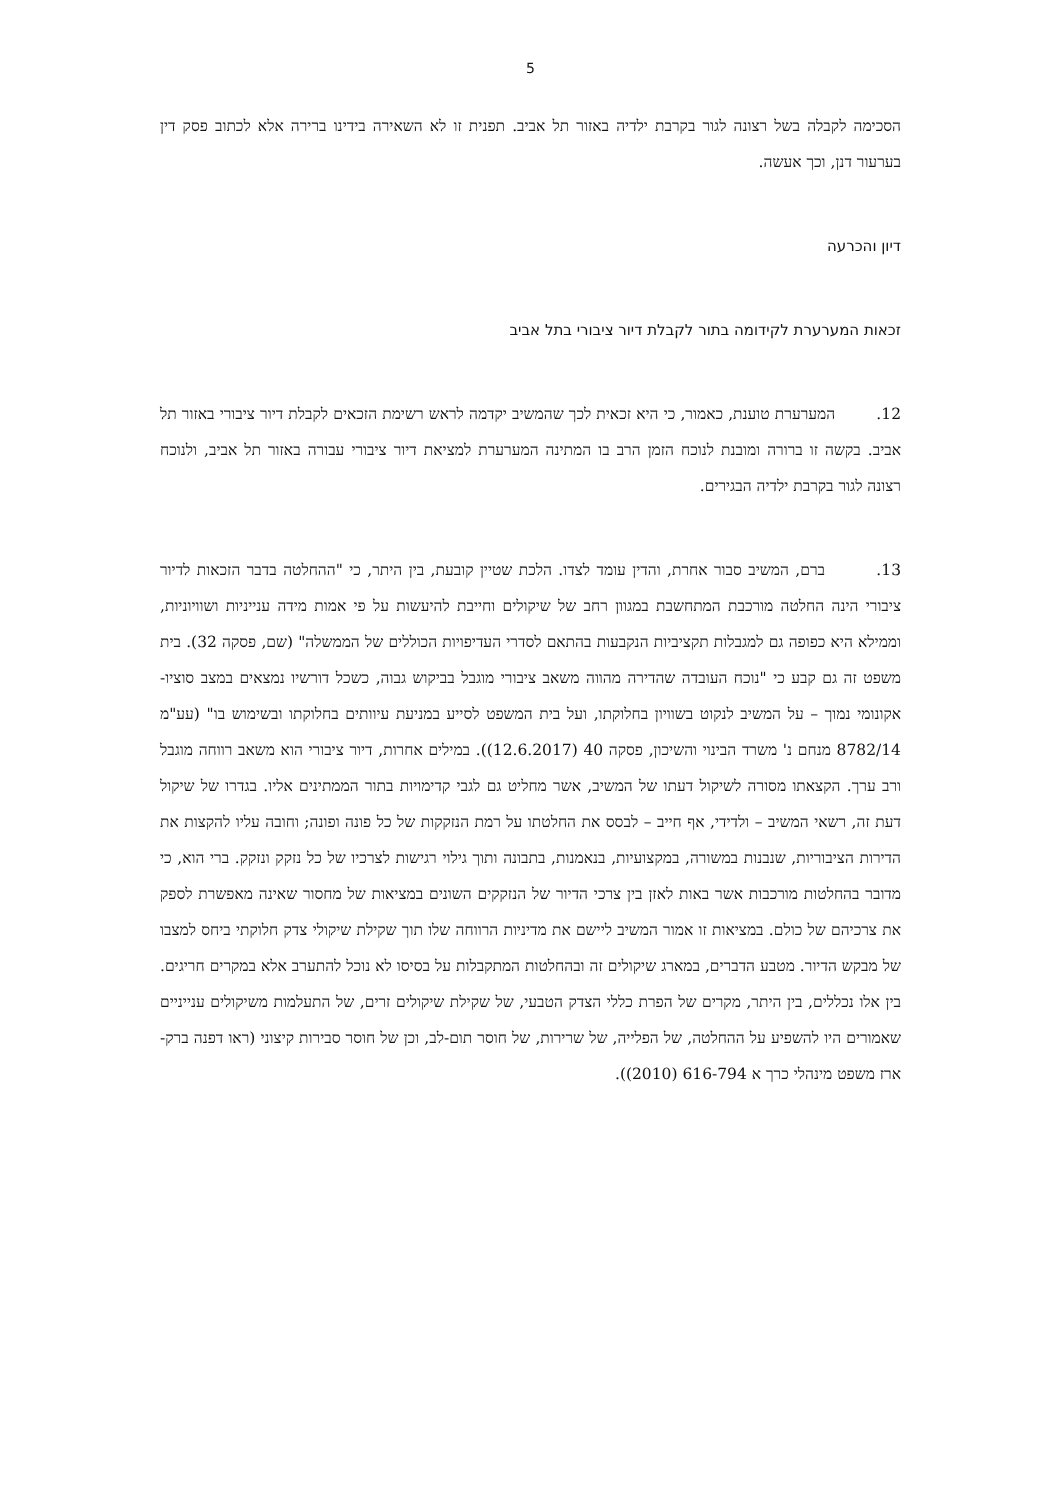5
הסכימה לקבלה בשל רצונה לגור בקרבת ילדיה באזור תל אביב. תפנית זו לא השאירה בידינו ברירה אלא לכתוב פסק דין בערעור דנן, וכך אעשה.
דיון והכרעה
זכאות המערערת לקידומה בתור לקבלת דיור ציבורי בתל אביב
12. המערערת טוענת, כאמור, כי היא זכאית לכך שהמשיב יקדמה לראש רשימת הזכאים לקבלת דיור ציבורי באזור תל אביב. בקשה זו ברורה ומובנת לנוכח הזמן הרב בו המתינה המערערת למציאת דיור ציבורי עבורה באזור תל אביב, ולנוכח רצונה לגור בקרבת ילדיה הבגירים.
13. ברם, המשיב סבור אחרת, והדין עומד לצדו. הלכת שטיין קובעת, בין היתר, כי "ההחלטה בדבר הזכאות לדיור ציבורי הינה החלטה מורכבת המתחשבת במגוון רחב של שיקולים וחייבת להיעשות על פי אמות מידה ענייניות ושוויוניות, וממילא היא כפופה גם למגבלות תקציביות הנקבעות בהתאם לסדרי העדיפויות הכוללים של הממשלה" (שם, פסקה 32). בית משפט זה גם קבע כי "נוכח העובדה שהדירה מהווה משאב ציבורי מוגבל בביקוש גבוה, כשכל דורשיו נמצאים במצב סוציו-אקונומי נמוך – על המשיב לנקוט בשוויון בחלוקתו, ועל בית המשפט לסייע במניעת עיוותים בחלוקתו ובשימוש בו" (עע"מ 8782/14 מנחם נ' משרד הבינוי והשיכון, פסקה 40 (12.6.2017)). במילים אחרות, דיור ציבורי הוא משאב רווחה מוגבל ורב ערך. הקצאתו מסורה לשיקול דעתו של המשיב, אשר מחליט גם לגבי קדימויות בתור הממתינים אליו. בגדרו של שיקול דעת זה, רשאי המשיב – ולדידי, אף חייב – לבסס את החלטתו על רמת הנזקקות של כל פונה ופונה; וחובה עליו להקצות את הדירות הציבוריות, שנבנות במשורה, במקצועיות, בנאמנות, בתבונה ותוך גילוי רגישות לצרכיו של כל נזקק ונזקק. ברי הוא, כי מדובר בהחלטות מורכבות אשר באות לאזן בין צרכי הדיור של הנזקקים השונים במציאות של מחסור שאינה מאפשרת לספק את צרכיהם של כולם. במציאות זו אמור המשיב ליישם את מדיניות הרווחה שלו תוך שקילת שיקולי צדק חלוקתי ביחס למצבו של מבקש הדיור. מטבע הדברים, במארג שיקולים זה ובהחלטות המתקבלות על בסיסו לא נוכל להתערב אלא במקרים חריגים. בין אלו נכללים, בין היתר, מקרים של הפרת כללי הצדק הטבעי, של שקילת שיקולים זרים, של התעלמות משיקולים ענייניים שאמורים היו להשפיע על ההחלטה, של הפלייה, של שרירות, של חוסר תום-לב, וכן של חוסר סבירות קיצוני (ראו דפנה ברק-ארז משפט מינהלי כרך א 616-794 (2010)).